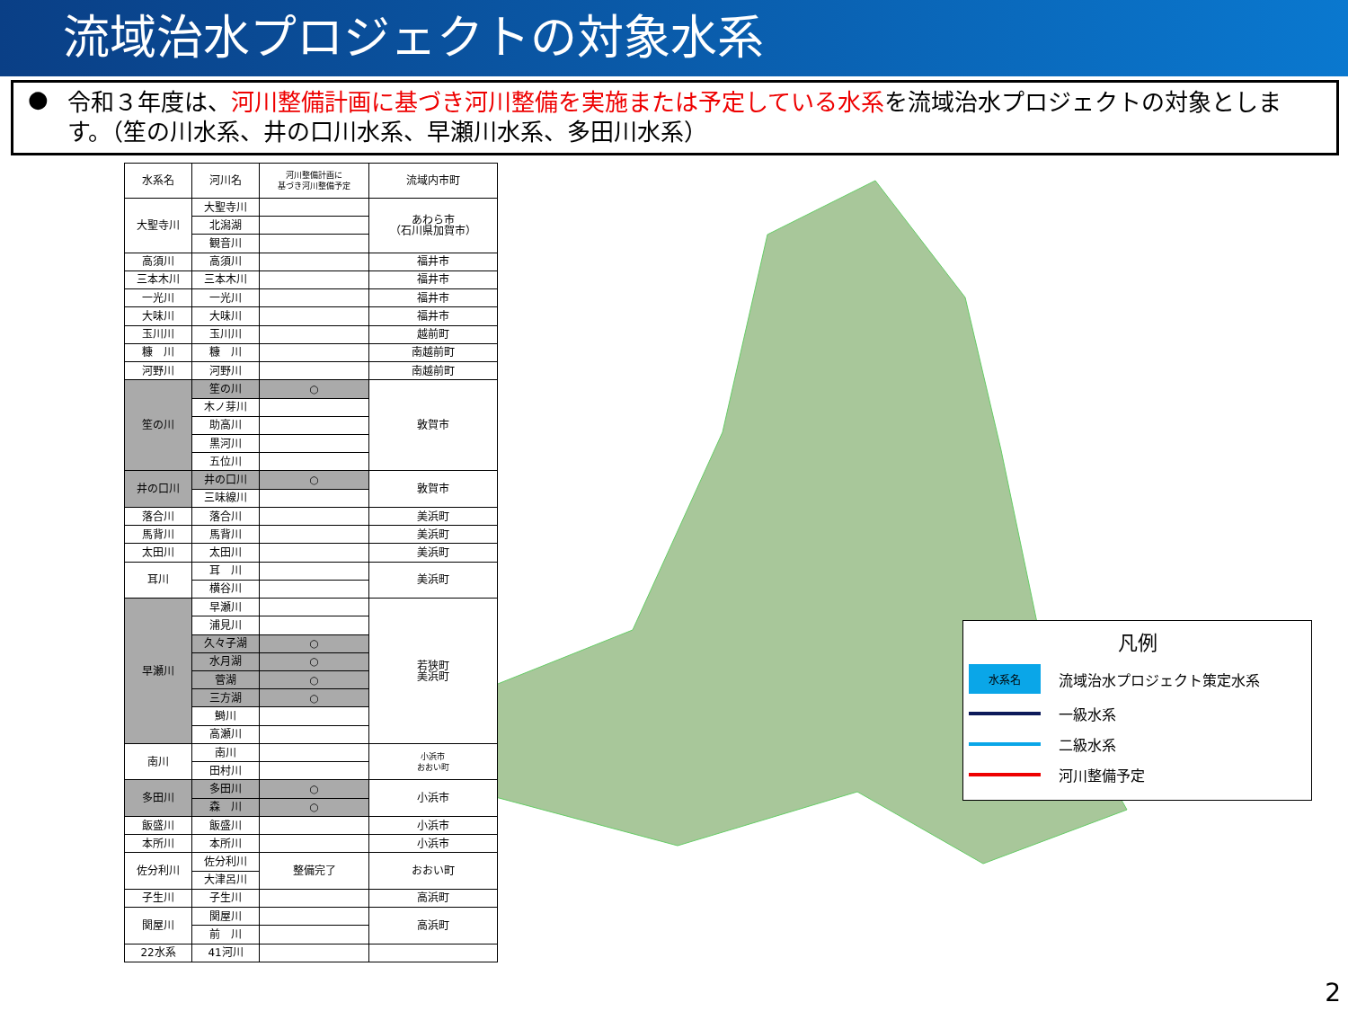流域治水プロジェクトの対象水系
● 令和３年度は、河川整備計画に基づき河川整備を実施または予定している水系を流域治水プロジェクトの対象とします。（笙の川水系、井の口川水系、早瀬川水系、多田川水系）
| 水系名 | 河川名 | 河川整備計画に 基づき河川整備予定 | 流域内市町 |
| --- | --- | --- | --- |
| 大聖寺川 | 大聖寺川 | | あわら市 （石川県加賀市） |
| | 北潟湖 | | |
| | 観音川 | | |
| 高須川 | 高須川 | | 福井市 |
| 三本木川 | 三本木川 | | 福井市 |
| 一光川 | 一光川 | | 福井市 |
| 大味川 | 大味川 | | 福井市 |
| 玉川川 | 玉川川 | | 越前町 |
| 糠 川 | 糠 川 | | 南越前町 |
| 河野川 | 河野川 | | 南越前町 |
| 笙の川 | 笙の川 | ○ | 敦賀市 |
| | 木ノ芽川 | | |
| | 助高川 | | |
| | 黒河川 | | |
| | 五位川 | | |
| 井の口川 | 井の口川 | ○ | 敦賀市 |
| | 三味線川 | | |
| 落合川 | 落合川 | | 美浜町 |
| 馬背川 | 馬背川 | | 美浜町 |
| 太田川 | 太田川 | | 美浜町 |
| 耳川 | 耳 川 | | 美浜町 |
| | 横谷川 | | |
| 早瀬川 | 早瀬川 | | 若狭町 美浜町 |
| | 浦見川 | | |
| | 久々子湖 | ○ | |
| | 水月湖 | ○ | |
| | 菅湖 | ○ | |
| | 三方湖 | ○ | |
| | 鰣川 | | |
| | 高瀬川 | | |
| 南川 | 南川 | | 小浜市 おおい町 |
| | 田村川 | | |
| 多田川 | 多田川 | ○ | 小浜市 |
| | 森 川 | ○ | |
| 飯盛川 | 飯盛川 | | 小浜市 |
| 本所川 | 本所川 | | 小浜市 |
| 佐分利川 | 佐分利川 | 整備完了 | おおい町 |
| | 大津呂川 | | |
| 子生川 | 子生川 | | 高浜町 |
| 関屋川 | 関屋川 | | 高浜町 |
| | 前 川 | | |
| 22水系 | 41河川 | | |
凡例
水系名 流域治水プロジェクト策定水系
一級水系
二級水系
河川整備予定
2